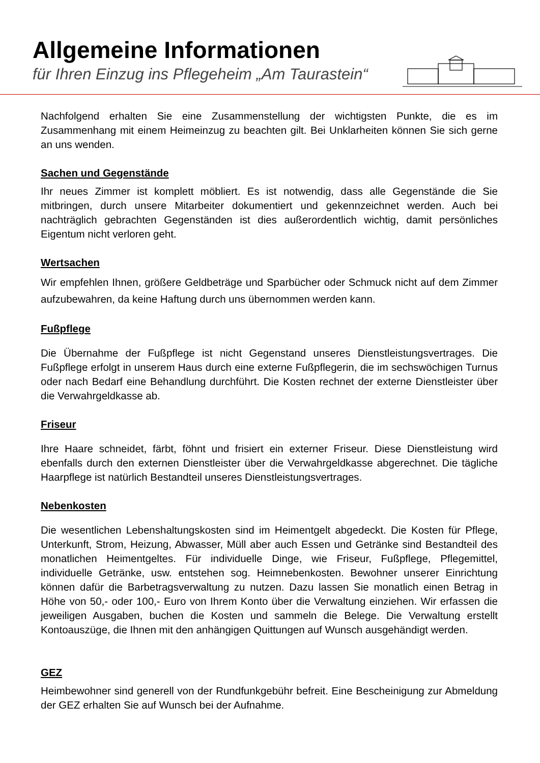Allgemeine Informationen
für Ihren Einzug ins Pflegeheim „Am Taurastein“
Nachfolgend erhalten Sie eine Zusammenstellung der wichtigsten Punkte, die es im Zusammenhang mit einem Heimeinzug zu beachten gilt. Bei Unklarheiten können Sie sich gerne an uns wenden.
Sachen und Gegenstände
Ihr neues Zimmer ist komplett möbliert. Es ist notwendig, dass alle Gegenstände die Sie mitbringen, durch unsere Mitarbeiter dokumentiert und gekennzeichnet werden. Auch bei nachträglich gebrachten Gegenständen ist dies außerordentlich wichtig, damit persönliches Eigentum nicht verloren geht.
Wertsachen
Wir empfehlen Ihnen, größere Geldbeträge und Sparbücher oder Schmuck nicht auf dem Zimmer aufzubewahren, da keine Haftung durch uns übernommen werden kann.
Fußpflege
Die Übernahme der Fußpflege ist nicht Gegenstand unseres Dienstleistungsvertrages. Die Fußpflege erfolgt in unserem Haus durch eine externe Fußpflegerin, die im sechswöchigen Turnus oder nach Bedarf eine Behandlung durchführt. Die Kosten rechnet der externe Dienstleister über die Verwahrgeldkasse ab.
Friseur
Ihre Haare schneidet, färbt, föhnt und frisiert ein externer Friseur. Diese Dienstleistung wird ebenfalls durch den externen Dienstleister über die Verwahrgeldkasse abgerechnet. Die tägliche Haarpflege ist natürlich Bestandteil unseres Dienstleistungsvertrages.
Nebenkosten
Die wesentlichen Lebenshaltungskosten sind im Heimentgelt abgedeckt. Die Kosten für Pflege, Unterkunft, Strom, Heizung, Abwasser, Müll aber auch Essen und Getränke sind Bestandteil des monatlichen Heimentgeltes. Für individuelle Dinge, wie Friseur, Fußpflege, Pflegemittel, individuelle Getränke, usw. entstehen sog. Heimnebenkosten. Bewohner unserer Einrichtung können dafür die Barbetragsverwaltung zu nutzen. Dazu lassen Sie monatlich einen Betrag in Höhe von 50,- oder 100,- Euro von Ihrem Konto über die Verwaltung einziehen. Wir erfassen die jeweiligen Ausgaben, buchen die Kosten und sammeln die Belege. Die Verwaltung erstellt Kontoauszüge, die Ihnen mit den anhängigen Quittungen auf Wunsch ausgehändigt werden.
GEZ
Heimbewohner sind generell von der Rundfunkgebühr befreit. Eine Bescheinigung zur Abmeldung der GEZ erhalten Sie auf Wunsch bei der Aufnahme.